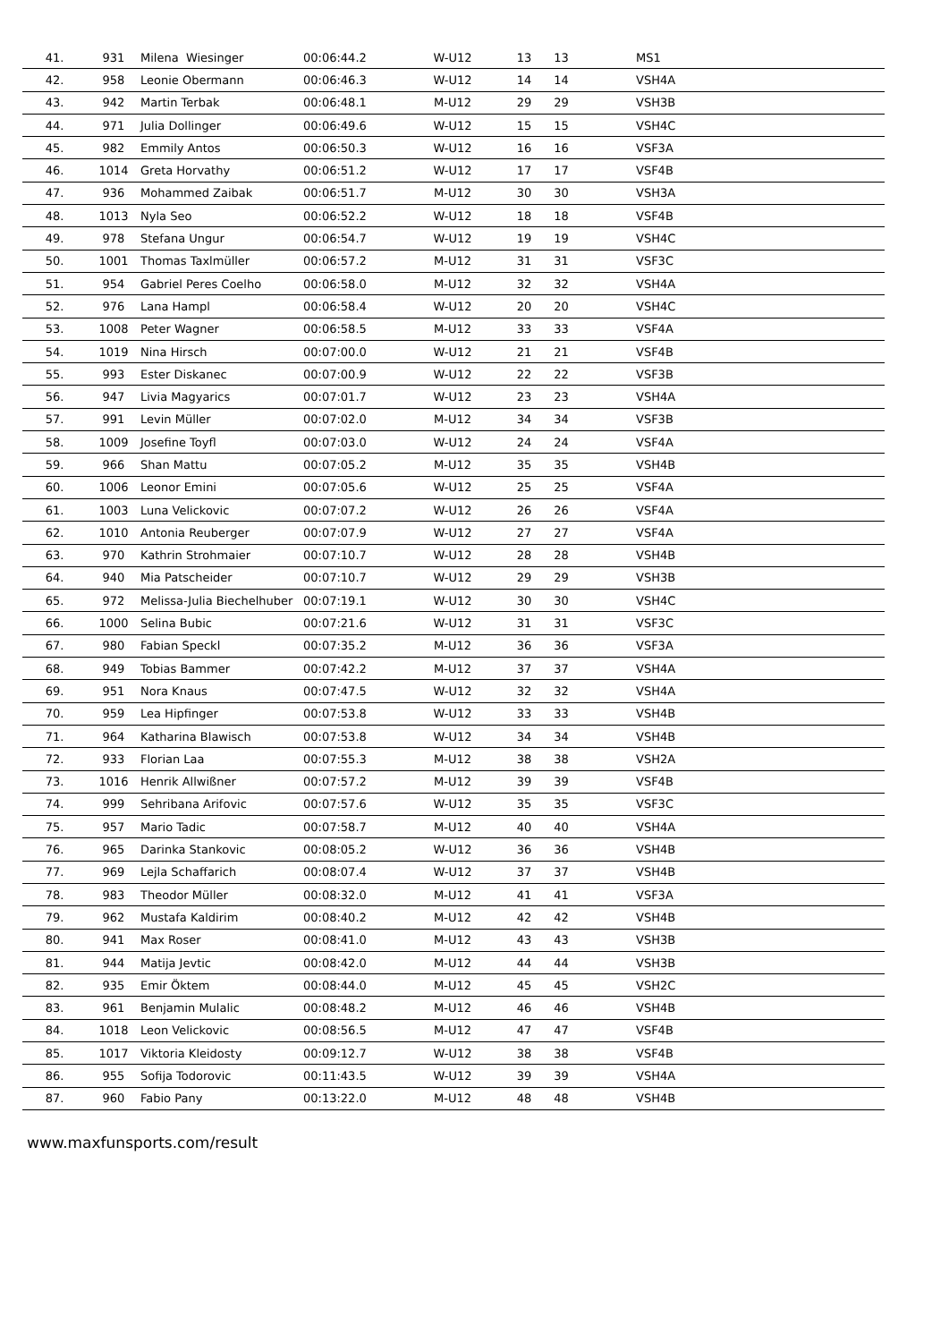| 41. | 931 | Milena Wiesinger | 00:06:44.2 | W-U12 | 13 | 13 | MS1 |
| 42. | 958 | Leonie Obermann | 00:06:46.3 | W-U12 | 14 | 14 | VSH4A |
| 43. | 942 | Martin Terbak | 00:06:48.1 | M-U12 | 29 | 29 | VSH3B |
| 44. | 971 | Julia Dollinger | 00:06:49.6 | W-U12 | 15 | 15 | VSH4C |
| 45. | 982 | Emmily Antos | 00:06:50.3 | W-U12 | 16 | 16 | VSF3A |
| 46. | 1014 | Greta Horvathy | 00:06:51.2 | W-U12 | 17 | 17 | VSF4B |
| 47. | 936 | Mohammed Zaibak | 00:06:51.7 | M-U12 | 30 | 30 | VSH3A |
| 48. | 1013 | Nyla Seo | 00:06:52.2 | W-U12 | 18 | 18 | VSF4B |
| 49. | 978 | Stefana Ungur | 00:06:54.7 | W-U12 | 19 | 19 | VSH4C |
| 50. | 1001 | Thomas Taxlmüller | 00:06:57.2 | M-U12 | 31 | 31 | VSF3C |
| 51. | 954 | Gabriel Peres Coelho | 00:06:58.0 | M-U12 | 32 | 32 | VSH4A |
| 52. | 976 | Lana Hampl | 00:06:58.4 | W-U12 | 20 | 20 | VSH4C |
| 53. | 1008 | Peter Wagner | 00:06:58.5 | M-U12 | 33 | 33 | VSF4A |
| 54. | 1019 | Nina Hirsch | 00:07:00.0 | W-U12 | 21 | 21 | VSF4B |
| 55. | 993 | Ester Diskanec | 00:07:00.9 | W-U12 | 22 | 22 | VSF3B |
| 56. | 947 | Livia Magyarics | 00:07:01.7 | W-U12 | 23 | 23 | VSH4A |
| 57. | 991 | Levin Müller | 00:07:02.0 | M-U12 | 34 | 34 | VSF3B |
| 58. | 1009 | Josefine Toyfl | 00:07:03.0 | W-U12 | 24 | 24 | VSF4A |
| 59. | 966 | Shan Mattu | 00:07:05.2 | M-U12 | 35 | 35 | VSH4B |
| 60. | 1006 | Leonor Emini | 00:07:05.6 | W-U12 | 25 | 25 | VSF4A |
| 61. | 1003 | Luna Velickovic | 00:07:07.2 | W-U12 | 26 | 26 | VSF4A |
| 62. | 1010 | Antonia Reuberger | 00:07:07.9 | W-U12 | 27 | 27 | VSF4A |
| 63. | 970 | Kathrin Strohmaier | 00:07:10.7 | W-U12 | 28 | 28 | VSH4B |
| 64. | 940 | Mia Patscheider | 00:07:10.7 | W-U12 | 29 | 29 | VSH3B |
| 65. | 972 | Melissa-Julia Biechelhuber | 00:07:19.1 | W-U12 | 30 | 30 | VSH4C |
| 66. | 1000 | Selina Bubic | 00:07:21.6 | W-U12 | 31 | 31 | VSF3C |
| 67. | 980 | Fabian Speckl | 00:07:35.2 | M-U12 | 36 | 36 | VSF3A |
| 68. | 949 | Tobias Bammer | 00:07:42.2 | M-U12 | 37 | 37 | VSH4A |
| 69. | 951 | Nora Knaus | 00:07:47.5 | W-U12 | 32 | 32 | VSH4A |
| 70. | 959 | Lea Hipfinger | 00:07:53.8 | W-U12 | 33 | 33 | VSH4B |
| 71. | 964 | Katharina Blawisch | 00:07:53.8 | W-U12 | 34 | 34 | VSH4B |
| 72. | 933 | Florian Laa | 00:07:55.3 | M-U12 | 38 | 38 | VSH2A |
| 73. | 1016 | Henrik Allwißner | 00:07:57.2 | M-U12 | 39 | 39 | VSF4B |
| 74. | 999 | Sehribana Arifovic | 00:07:57.6 | W-U12 | 35 | 35 | VSF3C |
| 75. | 957 | Mario Tadic | 00:07:58.7 | M-U12 | 40 | 40 | VSH4A |
| 76. | 965 | Darinka Stankovic | 00:08:05.2 | W-U12 | 36 | 36 | VSH4B |
| 77. | 969 | Lejla Schaffarich | 00:08:07.4 | W-U12 | 37 | 37 | VSH4B |
| 78. | 983 | Theodor Müller | 00:08:32.0 | M-U12 | 41 | 41 | VSF3A |
| 79. | 962 | Mustafa Kaldirim | 00:08:40.2 | M-U12 | 42 | 42 | VSH4B |
| 80. | 941 | Max Roser | 00:08:41.0 | M-U12 | 43 | 43 | VSH3B |
| 81. | 944 | Matija Jevtic | 00:08:42.0 | M-U12 | 44 | 44 | VSH3B |
| 82. | 935 | Emir Öktem | 00:08:44.0 | M-U12 | 45 | 45 | VSH2C |
| 83. | 961 | Benjamin Mulalic | 00:08:48.2 | M-U12 | 46 | 46 | VSH4B |
| 84. | 1018 | Leon Velickovic | 00:08:56.5 | M-U12 | 47 | 47 | VSF4B |
| 85. | 1017 | Viktoria Kleidosty | 00:09:12.7 | W-U12 | 38 | 38 | VSF4B |
| 86. | 955 | Sofija Todorovic | 00:11:43.5 | W-U12 | 39 | 39 | VSH4A |
| 87. | 960 | Fabio Pany | 00:13:22.0 | M-U12 | 48 | 48 | VSH4B |
www.maxfunsports.com/result